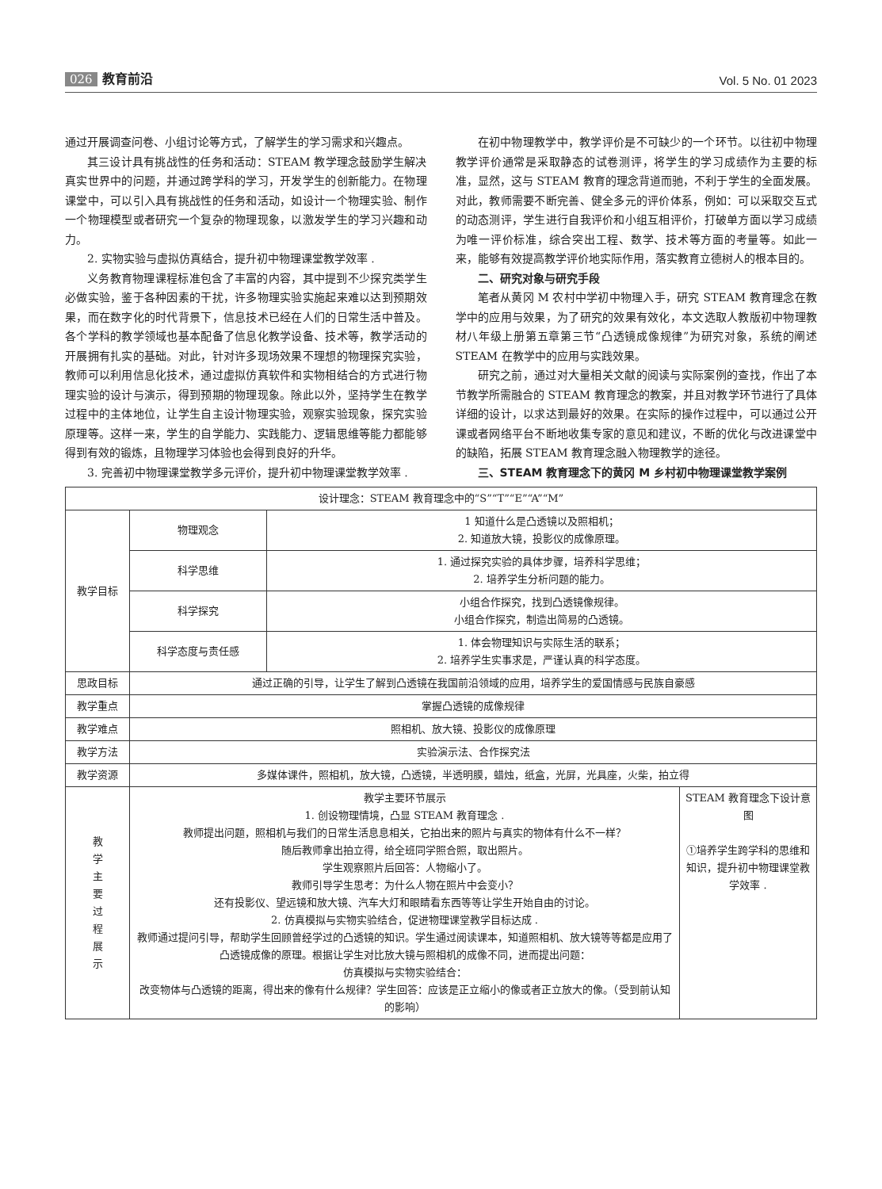026 教育前沿
Vol. 5 No. 01 2023
通过开展调查问卷、小组讨论等方式，了解学生的学习需求和兴趣点。
其三设计具有挑战性的任务和活动：STEAM 教学理念鼓励学生解决真实世界中的问题，并通过跨学科的学习，开发学生的创新能力。在物理课堂中，可以引入具有挑战性的任务和活动，如设计一个物理实验、制作一个物理模型或者研究一个复杂的物理现象，以激发学生的学习兴趣和动力。
2. 实物实验与虚拟仿真结合，提升初中物理课堂教学效率 .
义务教育物理课程标准包含了丰富的内容，其中提到不少探究类学生必做实验，鉴于各种因素的干扰，许多物理实验实施起来难以达到预期效果，而在数字化的时代背景下，信息技术已经在人们的日常生活中普及。各个学科的教学领域也基本配备了信息化教学设备、技术等，教学活动的开展拥有扎实的基础。对此，针对许多现场效果不理想的物理探究实验，教师可以利用信息化技术，通过虚拟仿真软件和实物相结合的方式进行物理实验的设计与演示，得到预期的物理现象。除此以外，坚持学生在教学过程中的主体地位，让学生自主设计物理实验，观察实验现象，探究实验原理等。这样一来，学生的自学能力、实践能力、逻辑思维等能力都能够得到有效的锻炼，且物理学习体验也会得到良好的升华。
3. 完善初中物理课堂教学多元评价，提升初中物理课堂教学效率 .
在初中物理教学中，教学评价是不可缺少的一个环节。以往初中物理教学评价通常是采取静态的试卷测评，将学生的学习成绩作为主要的标准，显然，这与 STEAM 教育的理念背道而驰，不利于学生的全面发展。对此，教师需要不断完善、健全多元的评价体系，例如：可以采取交互式的动态测评，学生进行自我评价和小组互相评价，打破单方面以学习成绩为唯一评价标准，综合突出工程、数学、技术等方面的考量等。如此一来，能够有效提高教学评价地实际作用，落实教育立德树人的根本目的。
二、研究对象与研究手段
笔者从黄冈 M 农村中学初中物理入手，研究 STEAM 教育理念在教学中的应用与效果，为了研究的效果有效化，本文选取人教版初中物理教材八年级上册第五章第三节“凸透镜成像规律”为研究对象，系统的阐述 STEAM 在教学中的应用与实践效果。
研究之前，通过对大量相关文献的阅读与实际案例的查找，作出了本节教学所需融合的 STEAM 教育理念的教案，并且对教学环节进行了具体详细的设计，以求达到最好的效果。在实际的操作过程中，可以通过公开课或者网络平台不断地收集专家的意见和建议，不断的优化与改进课堂中的缺陷，拓展 STEAM 教育理念融入物理教学的途径。
三、STEAM 教育理念下的黄冈 M 乡村初中物理课堂教学案例
| 设计理念：STEAM 教育理念中的“S”“T”“E”“A”“M” | | | |
| 教学目标 | 物理观念 | 1 知道什么是凸透镜以及照相机； 2. 知道放大镜，投影仪的成像原理。 | |
| | 科学思维 | 1. 通过探究实验的具体步骤，培养科学思维； 2. 培养学生分析问题的能力。 | |
| | 科学探究 | 小组合作探究，找到凸透镜像规律。 小组合作探究，制造出简易的凸透镜。 | |
| | 科学态度与责任感 | 1. 体会物理知识与实际生活的联系； 2. 培养学生实事求是，严谨认真的科学态度。 | |
| 思政目标 | 通过正确的引导，让学生了解到凸透镜在我国前沿领域的应用，培养学生的爱国情感与民族自豪感 | | |
| 教学重点 | 掌握凸透镜的成像规律 | | |
| 教学难点 | 照相机、放大镜、投影仪的成像原理 | | |
| 教学方法 | 实验演示法、合作探究法 | | |
| 教学资源 | 多媒体课件，照相机，放大镜，凸透镜，半透明膜，蜡烛，纸盒，光屏，光具座，火柴，拍立得 | | |
| 教 学 主 要 过 程 展 示 | 教学主要环节展示 1. 创设物理情境，凸显 STEAM 教育理念 . 教师提出问题，照相机与我们的日常生活息息相关，它拍出来的照片与真实的物体有什么不一样？ 随后教师拿出拍立得，给全班同学照合照，取出照片。 学生观察照片后回答：人物缩小了。 教师引导学生思考：为什么人物在照片中会变小？ 还有投影仪、望远镜和放大镜、汽车大灯和眼睛看东西等等让学生开始自由的讨论。 2. 仿真模拟与实物实验结合，促进物理课堂教学目标达成 . 教师通过提问引导，帮助学生回顾曾经学过的凸透镜的知识。学生通过阅读课本，知道照相机、放大镜等等都是应用了凸透镜成像的原理。根据让学生对比放大镜与照相机的成像不同，进而提出问题： 仿真模拟与实物实验结合： 改变物体与凸透镜的距离，得出来的像有什么规律？学生回答：应该是正立缩小的像或者正立放大的像。（受到前认知的影响） | | STEAM 教育理念下设计意图 ①培养学生跨学科的思维和知识，提升初中物理课堂教学效率 . |